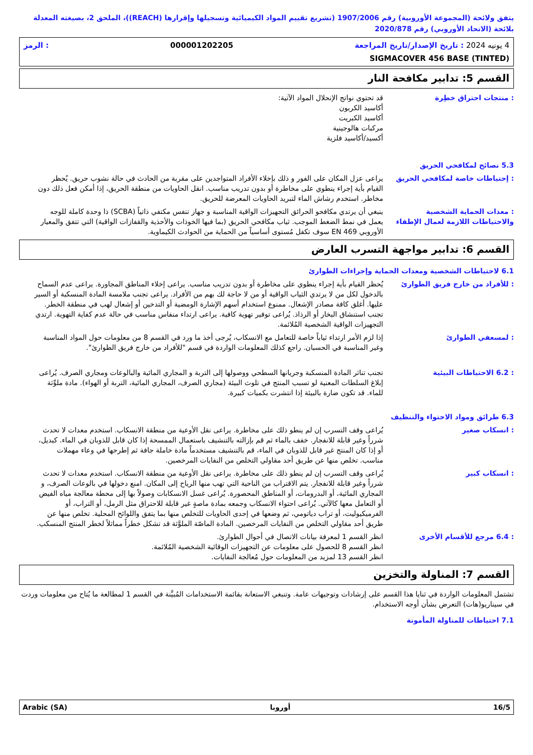يتفق ولائحة (المجموعة الأوروبية) رقم 1907/2006 (تشريع تقييم المواد الكيميائية وتسجيلها وإقرارها (REACH))، الملحق 2، بصيغته المعدلة بلائحة (الاتحاد الأوروبي) رقم 2020/878
4 يونيه 2024 : تاريخ الإصدار/تاريخ المراجعة 000001202205: الرمز
SIGMACOVER 456 BASE (TINTED)
القسم 5: تدابير مكافحة النار
قد تحتوي نواتج الإنحلال المواد الآتية:
أكاسيد الكربون
أكاسيد الكبريت
مركبات هالوجينية
أكسيد/أكاسيد فلزية
: منتجات احتراق خطِرة
5.3 نصائح لمكافحي الحريق
يراعى عزل المكان على الفور و ذلك بإخلاء الأفراد المتواجدين على مقربة من الحادث في حالة نشوب حريق. يُحظر القيام بأية إجراء ينطوي على مخاطرة أو بدون تدريب مناسب. انقل الحاويات من منطقة الحريق، إذا أمكن فعل ذلك دون مخاطر. استخدم رشاش الماء لتبريد الحاويات المعرضة للحريق.
: إحتياطات خاصة لمكافحي الحريق
ينبغي أن يرتدي مكافحو الحرائق التجهيزات الواقية المناسبة و جهاز تنفس مكتفي ذاتياً (SCBA) ذا وحدة كاملة للوجه يعمل في نمط الضغط الموجب. ثياب مكافحي الحريق (بما فيها الخوذات والأحذية والقفازات الواقية) التي تتفق والمعيار الأوروبي EN 469 سوف تكفل مُستوى أساسياً من الحماية من الحوادث الكيماوية.
: معدات الحماية الشخصية والاحتياطات اللازمة لعمال الإطفاء
القسم 6: تدابير مواجهة التسرب العارض
6.1 لاحتياطات الشخصية ومعدات الحماية وإجراءات الطوارئ
يُحظر القيام بأية إجراء ينطوي على مخاطرة أو بدون تدريب مناسب. يراعى إخلاء المناطق المجاورة. يراعى عدم السماح بالدخول لكل من لا يرتدي الثياب الواقية أو من لا حاجة لك بهم من الأفراد. يراعى تجنب ملامسة المادة المنسكبة أو السير عليها. أغلق كافة مصادر الإشعال. ممنوع استخدام أسهم الإشارة الومضية أو التدخين أو إشعال لهب في منطقة الخطر. تجنب استنشاق البخار أو الرذاذ. يُراعى توفير تهوية كافية. يراعى ارتداء منفاس مناسب في حالة عدم كفاية التهوية. ارتدي التجهيزات الواقية الشخصية المُلائمة.
: للأفراد من خارج فريق الطوارئ
إذا لزم الأمر ارتداء ثياباً خاصة للتعامل مع الانسكاب، يُرجى أخذ ما ورد في القسم 8 من معلومات حول المواد المناسبة وغير المناسبة في الحسبان. راجع كذلك المعلومات الواردة في قسم "للأفراد من خارج فريق الطوارئ".
: لمسعفي الطوارئ
تجنب تناثر المادة المنسكبة وجريانها السطحي ووصولها إلى التربة و المجاري المائية والبالوعات ومجاري الصرف. يُراعى إبلاغ السلطات المعنية لو تسبب المنتج في تلوث البيئة (مجاري الصرف، المجاري المائية، التربة أو الهواء). مادة ملوِّثة للماء. قد تكون ضارة بالبيئة إذا انتشرت بكميات كبيرة.
: 6.2 الاحتياطات البيئية
6.3 طرائق ومواد الاحتواء والتنظيف
يُراعى وقف التسرب إن لم ينطو ذلك على مخاطرة. يراعى نقل الأوعية من منطقة الانسكاب. استخدم معدات لا تحدث شرراً وغير قابلة للانفجار. خفف بالماء ثم قم بإزالته بالتنشيف باستعمال الممسحة إذا كان قابل للذوبان في الماء. كبديل، أو إذا كان المنتج غير قابل للذوبان في الماء، قم بالتنشيف مستخدماً مادة خاملة جافة ثم إطرحها في وعاء مهملات مناسب. تخلص منها عن طريق أحد مقاولي التخلص من النفايات المرخصين.
: انسكاب صغير
يُراعى وقف التسرب إن لم ينطو ذلك على مخاطرة. يراعى نقل الأوعية من منطقة الانسكاب. استخدم معدات لا تحدث شرراً وغير قابلة للانفجار. يتم الاقتراب من الناحية التي تهب منها الرياح إلى المكان. امنع دخولها في بالوعات الصرف، و المجاري المائية، أو البدرومات، أو المناطق المحصورة. يُراعى غسل الانسكابات وصولاً بها إلى محطة معالجة مياه الفيض أو التعامل معها كالآتي. يُراعى احتواء الانسكاب وجمعه بمادة ماصةٍ غير قابلة للاحتراق مثل الرمل، أو التراب، أو الفرميكيوليت، أو تراب دياتومي، ثم وضعها في إحدى الحاويات للتخلص منها بما يتفق واللوائح المحلية. تخلص منها عن طريق أحد مقاولي التخلص من النفايات المرخصين. المادة الماصّة الملوَّثة قد تشكل خطراً مماثلاً لخطر المنتج المنسكب.
: انسكاب كبير
انظر القسم 1 لمعرفة بيانات الاتصال في أحوال الطوارئ.
انظر القسم 8 للحصول على معلومات عن التجهيزات الوقائية الشخصية المُلائمة.
انظر القسم 13 لمزيد من المعلومات حول مُعالجة النفايات.
: 6.4 مرجع للأقسام الأخرى
القسم 7: المناولة والتخزين
تشتمل المعلومات الواردة في ثنايا هذا القسم على إرشادات وتوجيهات عامة. وتنبغي الاستعانة بقائمة الاستخدامات المُبيَّنة في القسم 1 لمطالعة ما يُتاح من معلومات وردت في سيناريو(هات) التعرض بشأن أوجه الاستخدام.
7.1 احتياطات للمناولة المأمونة
Arabic (SA) أوروبا 16/5